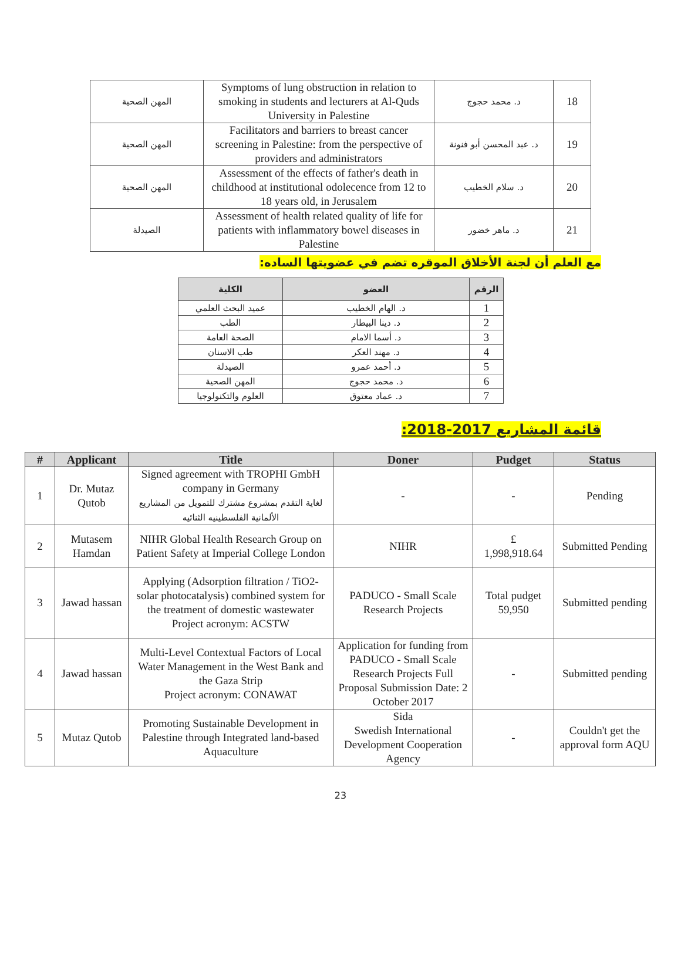| المهن الصحية | Symptoms of lung obstruction in relation to smoking in students and lecturers at Al-Quds University in Palestine | د. محمد حجوج | 18 |
| المهن الصحية | Facilitators and barriers to breast cancer screening in Palestine: from the perspective of providers and administrators | د. عبد المحسن أبو فنونة | 19 |
| المهن الصحية | Assessment of the effects of father's death in childhood at institutional odolecence from 12 to 18 years old, in Jerusalem | د. سلام الخطيب | 20 |
| الصيدلة | Assessment of health related quality of life for patients with inflammatory bowel diseases in Palestine | د. ماهر خضور | 21 |
مع العلم أن لجنة الأخلاق الموقره تضم في عضويتها الساده:
| الرقم | العضو | الكلية |
| --- | --- | --- |
| 1 | د. الهام الخطيب | عميد البحث العلمي |
| 2 | د. دينا البيطار | الطب |
| 3 | د. أسما الامام | الصحة العامة |
| 4 | د. مهند العكر | طب الاسنان |
| 5 | د. أحمد عمرو | الصيدلة |
| 6 | د. محمد حجوج | المهن الصحية |
| 7 | د. عماد معتوق | العلوم والتكنولوجيا |
قائمة المشاريع 2017-2018:
| # | Applicant | Title | Doner | Pudget | Status |
| --- | --- | --- | --- | --- | --- |
| 1 | Dr. Mutaz Qutob | Signed agreement with TROPHI GmbH company in Germany لغاية التقدم بمشروع مشترك للتمويل من المشاريع الألمانية الفلسطينيه الثنائيه | - | - | Pending |
| 2 | Mutasem Hamdan | NIHR Global Health Research Group on Patient Safety at Imperial College London | NIHR | £ 1,998,918.64 | Submitted Pending |
| 3 | Jawad hassan | Applying (Adsorption filtration / TiO2- solar photocatalysis) combined system for the treatment of domestic wastewater Project acronym: ACSTW | PADUCO - Small Scale Research Projects | Total pudget 59,950 | Submitted pending |
| 4 | Jawad hassan | Multi-Level Contextual Factors of Local Water Management in the West Bank and the Gaza Strip Project acronym: CONAWAT | Application for funding from PADUCO - Small Scale Research Projects Full Proposal Submission Date: 2 October 2017 | - | Submitted pending |
| 5 | Mutaz Qutob | Promoting Sustainable Development in Palestine through Integrated land-based Aquaculture | Sida Swedish International Development Cooperation Agency | - | Couldn't get the approval form AQU |
23